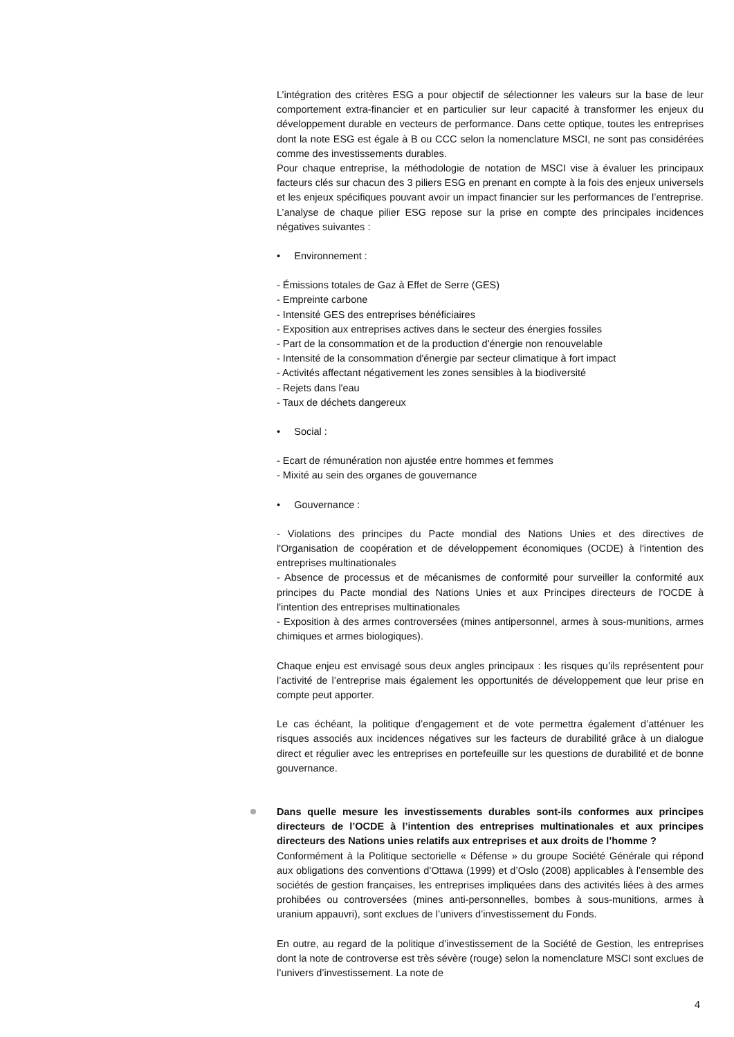L’intégration des critères ESG a pour objectif de sélectionner les valeurs sur la base de leur comportement extra-financier et en particulier sur leur capacité à transformer les enjeux du développement durable en vecteurs de performance. Dans cette optique, toutes les entreprises dont la note ESG est égale à B ou CCC selon la nomenclature MSCI, ne sont pas considérées comme des investissements durables.
Pour chaque entreprise, la méthodologie de notation de MSCI vise à évaluer les principaux facteurs clés sur chacun des 3 piliers ESG en prenant en compte à la fois des enjeux universels et les enjeux spécifiques pouvant avoir un impact financier sur les performances de l’entreprise. L’analyse de chaque pilier ESG repose sur la prise en compte des principales incidences négatives suivantes :
• Environnement :
- Émissions totales de Gaz à Effet de Serre (GES)
- Empreinte carbone
- Intensité GES des entreprises bénéficiaires
- Exposition aux entreprises actives dans le secteur des énergies fossiles
- Part de la consommation et de la production d'énergie non renouvelable
- Intensité de la consommation d'énergie par secteur climatique à fort impact
- Activités affectant négativement les zones sensibles à la biodiversité
- Rejets dans l'eau
- Taux de déchets dangereux
• Social :
- Ecart de rémunération non ajustée entre hommes et femmes
- Mixité au sein des organes de gouvernance
• Gouvernance :
- Violations des principes du Pacte mondial des Nations Unies et des directives de l'Organisation de coopération et de développement économiques (OCDE) à l'intention des entreprises multinationales
- Absence de processus et de mécanismes de conformité pour surveiller la conformité aux principes du Pacte mondial des Nations Unies et aux Principes directeurs de l'OCDE à l'intention des entreprises multinationales
- Exposition à des armes controversées (mines antipersonnel, armes à sous-munitions, armes chimiques et armes biologiques).
Chaque enjeu est envisagé sous deux angles principaux : les risques qu’ils représentent pour l’activité de l’entreprise mais également les opportunités de développement que leur prise en compte peut apporter.
Le cas échéant, la politique d’engagement et de vote permettra également d’atténuer les risques associés aux incidences négatives sur les facteurs de durabilité grâce à un dialogue direct et régulier avec les entreprises en portefeuille sur les questions de durabilité et de bonne gouvernance.
Dans quelle mesure les investissements durables sont-ils conformes aux principes directeurs de l’OCDE à l’intention des entreprises multinationales et aux principes directeurs des Nations unies relatifs aux entreprises et aux droits de l’homme ?
Conformément à la Politique sectorielle « Défense » du groupe Société Générale qui répond aux obligations des conventions d’Ottawa (1999) et d’Oslo (2008) applicables à l’ensemble des sociétés de gestion françaises, les entreprises impliquées dans des activités liées à des armes prohibées ou controversées (mines anti-personnelles, bombes à sous-munitions, armes à uranium appauvri), sont exclues de l’univers d’investissement du Fonds.
En outre, au regard de la politique d’investissement de la Société de Gestion, les entreprises dont la note de controverse est très sévère (rouge) selon la nomenclature MSCI sont exclues de l’univers d’investissement. La note de
4